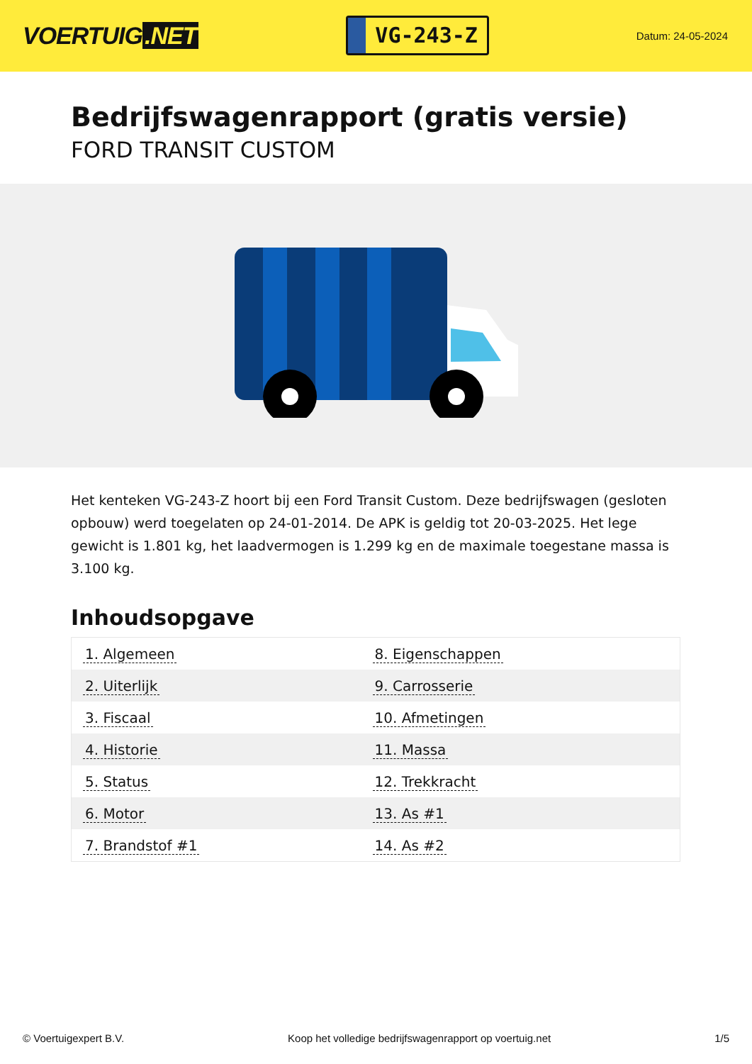VOERTUIG.NET
VG-243-Z
Datum: 24-05-2024
Bedrijfswagenrapport (gratis versie)
FORD TRANSIT CUSTOM
Het kenteken VG-243-Z hoort bij een Ford Transit Custom. Deze bedrijfswagen (gesloten opbouw) werd toegelaten op 24-01-2014. De APK is geldig tot 20-03-2025. Het lege gewicht is 1.801 kg, het laadvermogen is 1.299 kg en de maximale toegestane massa is 3.100 kg.
Inhoudsopgave
| 1. Algemeen | 8. Eigenschappen |
| 2. Uiterlijk | 9. Carrosserie |
| 3. Fiscaal | 10. Afmetingen |
| 4. Historie | 11. Massa |
| 5. Status | 12. Trekkracht |
| 6. Motor | 13. As #1 |
| 7. Brandstof #1 | 14. As #2 |
© Voertuigexpert B.V. Koop het volledige bedrijfswagenrapport op voertuig.net
1/5